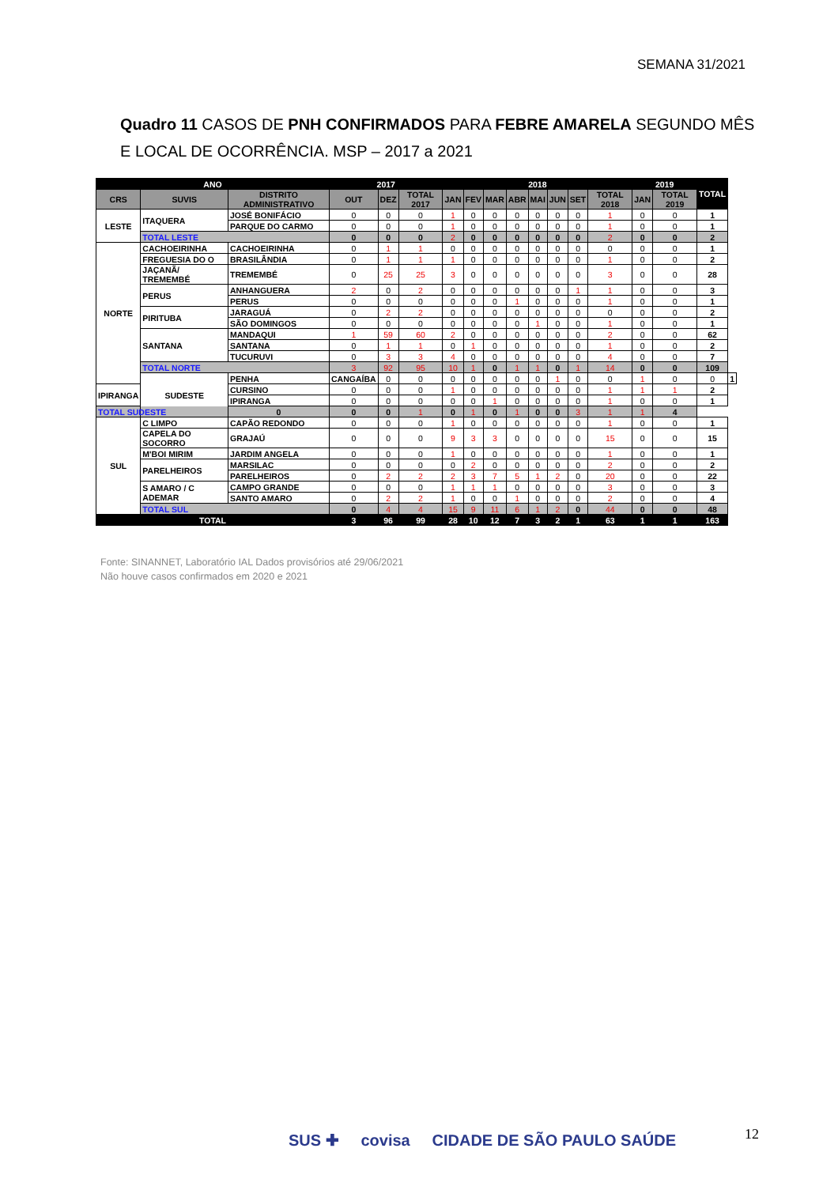SEMANA 31/2021
Quadro 11 CASOS DE PNH CONFIRMADOS PARA FEBRE AMARELA SEGUNDO MÊS E LOCAL DE OCORRÊNCIA. MSP – 2017 a 2021
| ANO | | | 2017 | | | 2018 | | | | | | | | 2019 | | TOTAL | |
| --- | --- | --- | --- | --- | --- | --- | --- | --- | --- | --- | --- | --- | --- | --- | --- | --- | --- |
| CRS | SUVIS | DISTRITO ADMINISTRATIVO | OUT | DEZ | TOTAL 2017 | JAN | FEV | MAR | ABR | MAI | JUN | SET | TOTAL 2018 | JAN | TOTAL 2019 | | |
| LESTE | ITAQUERA | JOSÉ BONIFÁCIO | 0 | 0 | 0 | 1 | 0 | 0 | 0 | 0 | 0 | 0 | 1 | 0 | 0 | 1 | |
| | | PARQUE DO CARMO | 0 | 0 | 0 | 1 | 0 | 0 | 0 | 0 | 0 | 0 | 1 | 0 | 0 | 1 | |
| | TOTAL LESTE | | 0 | 0 | 0 | 2 | 0 | 0 | 0 | 0 | 0 | 0 | 2 | 0 | 0 | 2 | |
| NORTE | CACHOEIRINHA | CACHOEIRINHA | 0 | 1 | 1 | 0 | 0 | 0 | 0 | 0 | 0 | 0 | 0 | 0 | 0 | 1 | |
| | FREGUESIA DO O | BRASILÂNDIA | 0 | 1 | 1 | 1 | 0 | 0 | 0 | 0 | 0 | 0 | 1 | 0 | 0 | 2 | |
| | JAÇANÃ/ TREMEMBÉ | TREMEMBÉ | 0 | 25 | 25 | 3 | 0 | 0 | 0 | 0 | 0 | 0 | 3 | 0 | 0 | 28 | |
| | PERUS | ANHANGUERA | 2 | 0 | 2 | 0 | 0 | 0 | 0 | 0 | 0 | 1 | 1 | 0 | 0 | 3 | |
| | | PERUS | 0 | 0 | 0 | 0 | 0 | 0 | 1 | 0 | 0 | 0 | 1 | 0 | 0 | 1 | |
| | PIRITUBA | JARAGUÁ | 0 | 2 | 2 | 0 | 0 | 0 | 0 | 0 | 0 | 0 | 0 | 0 | 0 | 2 | |
| | | SÃO DOMINGOS | 0 | 0 | 0 | 0 | 0 | 0 | 0 | 1 | 0 | 0 | 1 | 0 | 0 | 1 | |
| | SANTANA | MANDAQUI | 1 | 59 | 60 | 2 | 0 | 0 | 0 | 0 | 0 | 0 | 2 | 0 | 0 | 62 | |
| | | SANTANA | 0 | 1 | 1 | 0 | 1 | 0 | 0 | 0 | 0 | 0 | 1 | 0 | 0 | 2 | |
| | | TUCURUVI | 0 | 3 | 3 | 4 | 0 | 0 | 0 | 0 | 0 | 0 | 4 | 0 | 0 | 7 | |
| | TOTAL NORTE | | 3 | 92 | 95 | 10 | 1 | 0 | 1 | 1 | 0 | 1 | 14 | 0 | 0 | 109 | |
| | SUDESTE | PENHA | CANGAÍBA | 0 | 0 | 0 | 0 | 0 | 0 | 0 | 1 | 0 | 0 | 1 | 0 | 0 | 1 |
| IPIRANGA | | CURSINO | 0 | 0 | 0 | 1 | 0 | 0 | 0 | 0 | 0 | 0 | 1 | 1 | 1 | 2 | |
| | | IPIRANGA | 0 | 0 | 0 | 0 | 0 | 1 | 0 | 0 | 0 | 0 | 1 | 0 | 0 | 1 | |
| TOTAL SUDESTE | | 0 | 0 | 0 | 1 | 0 | 1 | 0 | 1 | 0 | 0 | 3 | 1 | 1 | 4 | | |
| SUL | C LIMPO | CAPÃO REDONDO | 0 | 0 | 0 | 1 | 0 | 0 | 0 | 0 | 0 | 0 | 1 | 0 | 0 | 1 | |
| | CAPELA DO SOCORRO | GRAJAÚ | 0 | 0 | 0 | 9 | 3 | 3 | 0 | 0 | 0 | 0 | 15 | 0 | 0 | 15 | |
| | M'BOI MIRIM | JARDIM ANGELA | 0 | 0 | 0 | 1 | 0 | 0 | 0 | 0 | 0 | 0 | 1 | 0 | 0 | 1 | |
| | PARELHEIROS | MARSILAC | 0 | 0 | 0 | 0 | 2 | 0 | 0 | 0 | 0 | 0 | 2 | 0 | 0 | 2 | |
| | | PARELHEIROS | 0 | 2 | 2 | 2 | 3 | 7 | 5 | 1 | 2 | 0 | 20 | 0 | 0 | 22 | |
| | S AMARO / C ADEMAR | CAMPO GRANDE | 0 | 0 | 0 | 1 | 1 | 1 | 0 | 0 | 0 | 0 | 3 | 0 | 0 | 3 | |
| | | SANTO AMARO | 0 | 2 | 2 | 1 | 0 | 0 | 1 | 0 | 0 | 0 | 2 | 0 | 0 | 4 | |
| | TOTAL SUL | | 0 | 4 | 4 | 15 | 9 | 11 | 6 | 1 | 2 | 0 | 44 | 0 | 0 | 48 | |
| TOTAL | | | 3 | 96 | 99 | 28 | 10 | 12 | 7 | 3 | 2 | 1 | 63 | 1 | 1 | 163 | |
Fonte: SINANNET, Laboratório IAL Dados provisórios até 29/06/2021
Não houve casos confirmados em 2020 e 2021
12
SUS ✚ covisa CIDADE DE SÃO PAULO SAÚDE